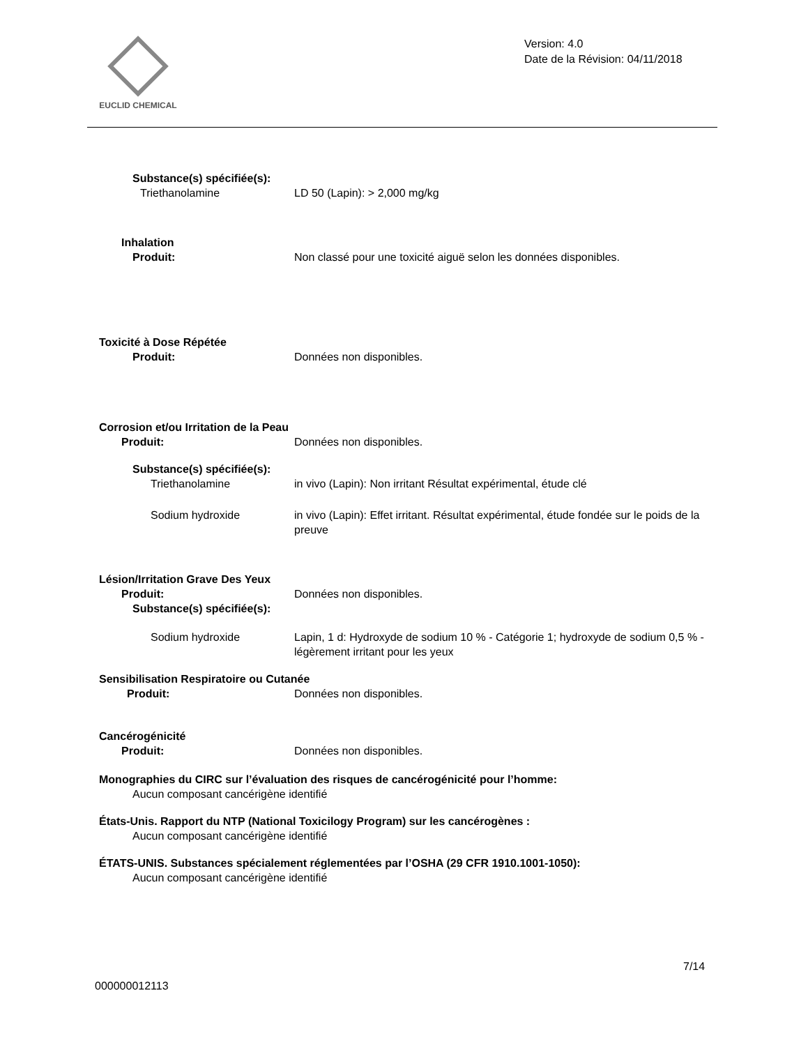EUCLID CHEMICAL
Version: 4.0
Date de la Révision: 04/11/2018
Substance(s) spécifiée(s):
Triethanolamine LD 50 (Lapin): > 2,000 mg/kg
Inhalation
Produit: Non classé pour une toxicité aiguë selon les données disponibles.
Toxicité à Dose Répétée
Produit: Données non disponibles.
Corrosion et/ou Irritation de la Peau
Produit: Données non disponibles.
Substance(s) spécifiée(s):
Triethanolamine in vivo (Lapin): Non irritant Résultat expérimental, étude clé
Sodium hydroxide in vivo (Lapin): Effet irritant. Résultat expérimental, étude fondée sur le poids de la preuve
Lésion/Irritation Grave Des Yeux
Produit: Données non disponibles.
Substance(s) spécifiée(s):
Sodium hydroxide Lapin, 1 d: Hydroxyde de sodium 10 % - Catégorie 1; hydroxyde de sodium 0,5 % - légèrement irritant pour les yeux
Sensibilisation Respiratoire ou Cutanée
Produit: Données non disponibles.
Cancérogénicité
Produit: Données non disponibles.
Monographies du CIRC sur l’évaluation des risques de cancérogénicité pour l’homme:
Aucun composant cancérigène identifié
États-Unis. Rapport du NTP (National Toxicilogy Program) sur les cancérogènes :
Aucun composant cancérigène identifié
ÉTATS-UNIS. Substances spécialement réglementées par l’OSHA (29 CFR 1910.1001-1050):
Aucun composant cancérigène identifié
7/14
000000012113